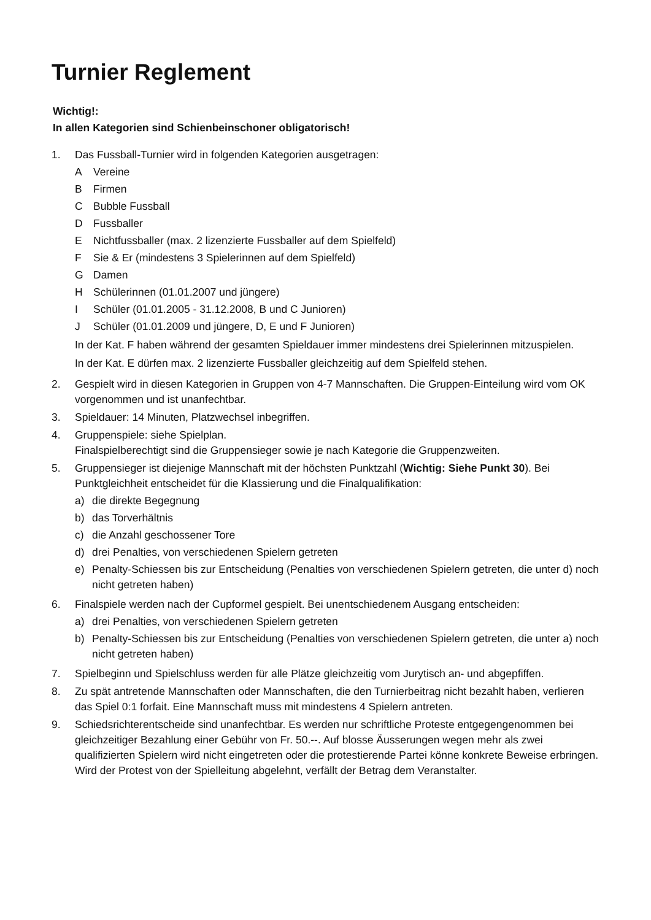Turnier Reglement
Wichtig!:
In allen Kategorien sind Schienbeinschoner obligatorisch!
1. Das Fussball-Turnier wird in folgenden Kategorien ausgetragen:
A Vereine
B Firmen
C Bubble Fussball
D Fussballer
E Nichtfussballer (max. 2 lizenzierte Fussballer auf dem Spielfeld)
F Sie & Er (mindestens 3 Spielerinnen auf dem Spielfeld)
G Damen
H Schülerinnen (01.01.2007 und jüngere)
I Schüler (01.01.2005 - 31.12.2008, B und C Junioren)
J Schüler (01.01.2009 und jüngere, D, E und F Junioren)
In der Kat. F haben während der gesamten Spieldauer immer mindestens drei Spielerinnen mitzuspielen.
In der Kat. E dürfen max. 2 lizenzierte Fussballer gleichzeitig auf dem Spielfeld stehen.
2. Gespielt wird in diesen Kategorien in Gruppen von 4-7 Mannschaften. Die Gruppen-Einteilung wird vom OK vorgenommen und ist unanfechtbar.
3. Spieldauer: 14 Minuten, Platzwechsel inbegriffen.
4. Gruppenspiele: siehe Spielplan.
Finalspielberechtigt sind die Gruppensieger sowie je nach Kategorie die Gruppenzweiten.
5. Gruppensieger ist diejenige Mannschaft mit der höchsten Punktzahl (Wichtig: Siehe Punkt 30). Bei Punktgleichheit entscheidet für die Klassierung und die Finalqualifikation:
a) die direkte Begegnung
b) das Torverhältnis
c) die Anzahl geschossener Tore
d) drei Penalties, von verschiedenen Spielern getreten
e) Penalty-Schiessen bis zur Entscheidung (Penalties von verschiedenen Spielern getreten, die unter d) noch nicht getreten haben)
6. Finalspiele werden nach der Cupformel gespielt. Bei unentschiedenem Ausgang entscheiden:
a) drei Penalties, von verschiedenen Spielern getreten
b) Penalty-Schiessen bis zur Entscheidung (Penalties von verschiedenen Spielern getreten, die unter a) noch nicht getreten haben)
7. Spielbeginn und Spielschluss werden für alle Plätze gleichzeitig vom Jurytisch an- und abgepfiffen.
8. Zu spät antretende Mannschaften oder Mannschaften, die den Turnierbeitrag nicht bezahlt haben, verlieren das Spiel 0:1 forfait. Eine Mannschaft muss mit mindestens 4 Spielern antreten.
9. Schiedsrichterentscheide sind unanfechtbar. Es werden nur schriftliche Proteste entgegengenommen bei gleichzeitiger Bezahlung einer Gebühr von Fr. 50.--. Auf blosse Äusserungen wegen mehr als zwei qualifizierten Spielern wird nicht eingetreten oder die protestierende Partei könne konkrete Beweise erbringen. Wird der Protest von der Spielleitung abgelehnt, verfällt der Betrag dem Veranstalter.